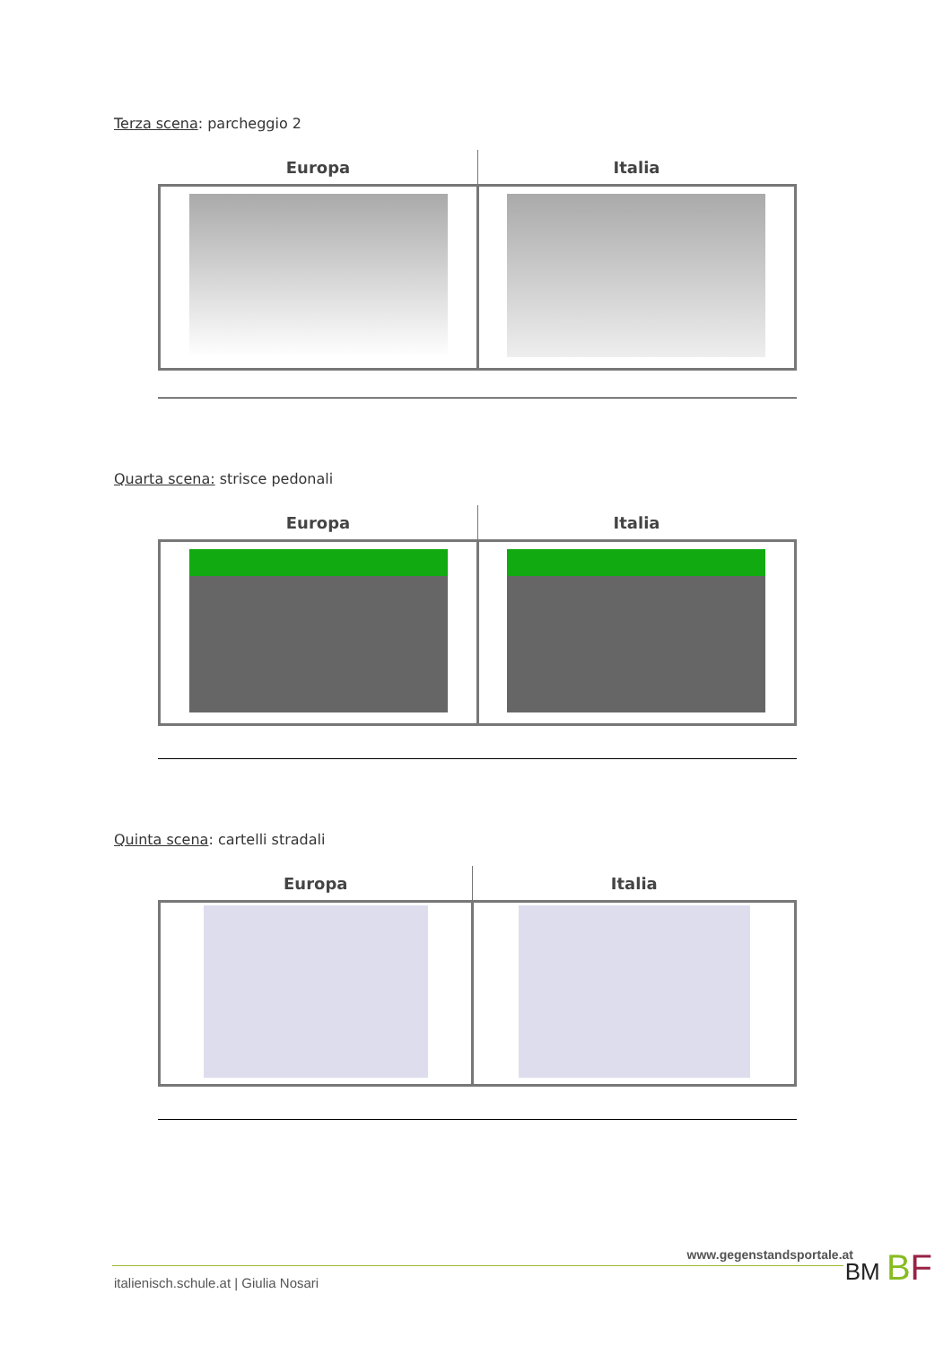Terza scena: parcheggio 2
| Europa | Italia |
| --- | --- |
Quarta scena: strisce pedonali
| Europa | Italia |
| --- | --- |
Quinta scena: cartelli stradali
| Europa | Italia |
| --- | --- |
www.gegenstandsportale.at
italienisch.schule.at | Giulia Nosari
BM BF